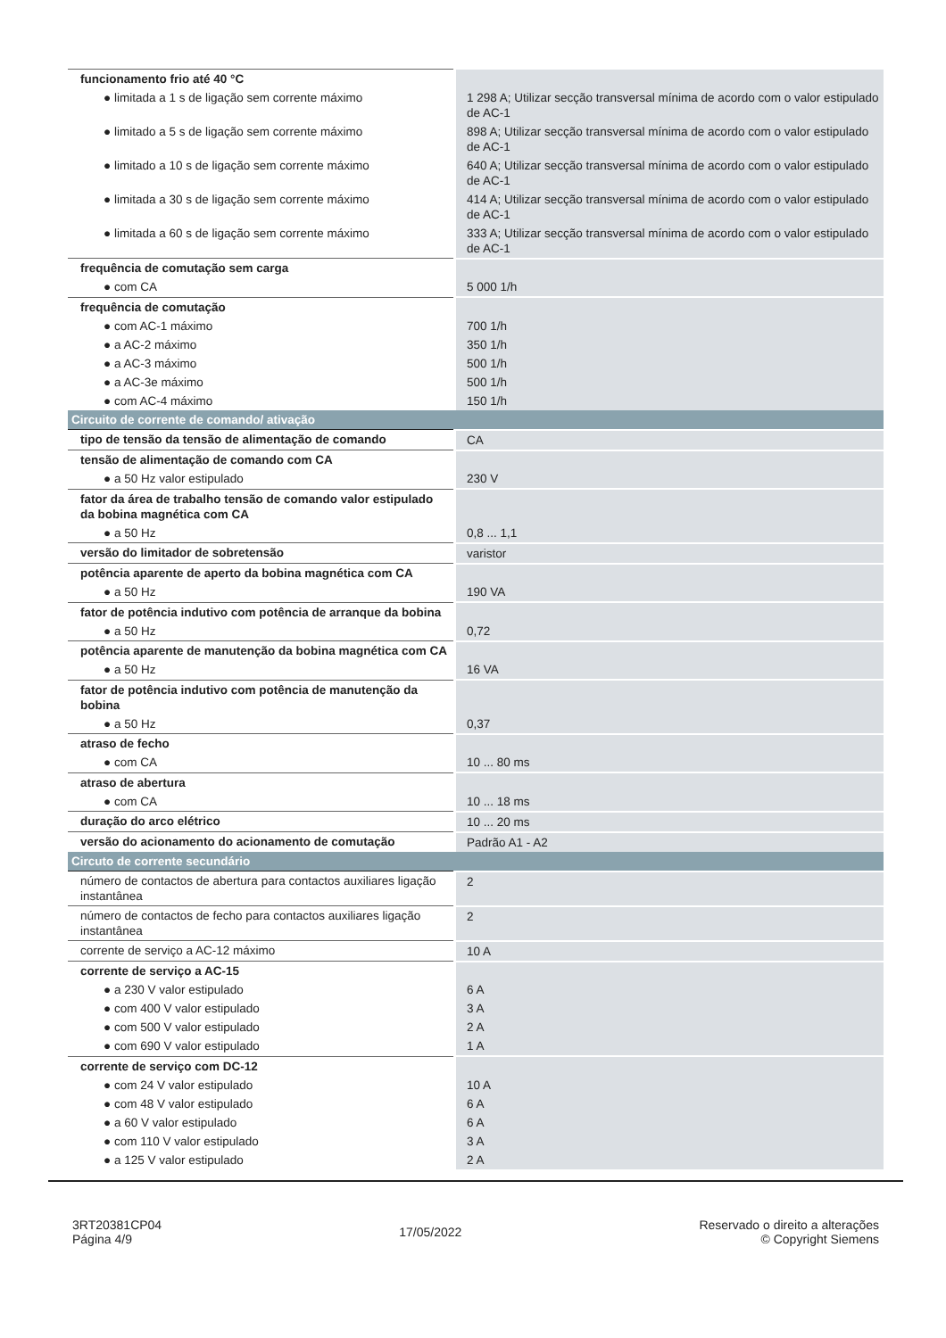| funcionamento frio até 40 °C | |
| ● limitada a 1 s de ligação sem corrente máximo | 1 298 A; Utilizar secção transversal mínima de acordo com o valor estipulado de AC-1 |
| ● limitado a 5 s de ligação sem corrente máximo | 898 A; Utilizar secção transversal mínima de acordo com o valor estipulado de AC-1 |
| ● limitado a 10 s de ligação sem corrente máximo | 640 A; Utilizar secção transversal mínima de acordo com o valor estipulado de AC-1 |
| ● limitada a 30 s de ligação sem corrente máximo | 414 A; Utilizar secção transversal mínima de acordo com o valor estipulado de AC-1 |
| ● limitada a 60 s de ligação sem corrente máximo | 333 A; Utilizar secção transversal mínima de acordo com o valor estipulado de AC-1 |
| frequência de comutação sem carga | |
| ● com CA | 5 000 1/h |
| frequência de comutação | |
| ● com AC-1 máximo | 700 1/h |
| ● a AC-2 máximo | 350 1/h |
| ● a AC-3 máximo | 500 1/h |
| ● a AC-3e máximo | 500 1/h |
| ● com AC-4 máximo | 150 1/h |
| Circuito de corrente de comando/ ativação | |
| tipo de tensão da tensão de alimentação de comando | CA |
| tensão de alimentação de comando com CA | |
| ● a 50 Hz valor estipulado | 230 V |
| fator da área de trabalho tensão de comando valor estipulado da bobina magnética com CA | |
| ● a 50 Hz | 0,8 ... 1,1 |
| versão do limitador de sobretensão | varistor |
| potência aparente de aperto da bobina magnética com CA | |
| ● a 50 Hz | 190 VA |
| fator de potência indutivo com potência de arranque da bobina | |
| ● a 50 Hz | 0,72 |
| potência aparente de manutenção da bobina magnética com CA | |
| ● a 50 Hz | 16 VA |
| fator de potência indutivo com potência de manutenção da bobina | |
| ● a 50 Hz | 0,37 |
| atraso de fecho | |
| ● com CA | 10 ... 80 ms |
| atraso de abertura | |
| ● com CA | 10 ... 18 ms |
| duração do arco elétrico | 10 ... 20 ms |
| versão do acionamento do acionamento de comutação | Padrão A1 - A2 |
| Circuto de corrente secundário | |
| número de contactos de abertura para contactos auxiliares ligação instantânea | 2 |
| número de contactos de fecho para contactos auxiliares ligação instantânea | 2 |
| corrente de serviço a AC-12 máximo | 10 A |
| corrente de serviço a AC-15 | |
| ● a 230 V valor estipulado | 6 A |
| ● com 400 V valor estipulado | 3 A |
| ● com 500 V valor estipulado | 2 A |
| ● com 690 V valor estipulado | 1 A |
| corrente de serviço com DC-12 | |
| ● com 24 V valor estipulado | 10 A |
| ● com 48 V valor estipulado | 6 A |
| ● a 60 V valor estipulado | 6 A |
| ● com 110 V valor estipulado | 3 A |
| ● a 125 V valor estipulado | 2 A |
3RT20381CP04
Página 4/9
17/05/2022
Reservado o direito a alterações
© Copyright Siemens